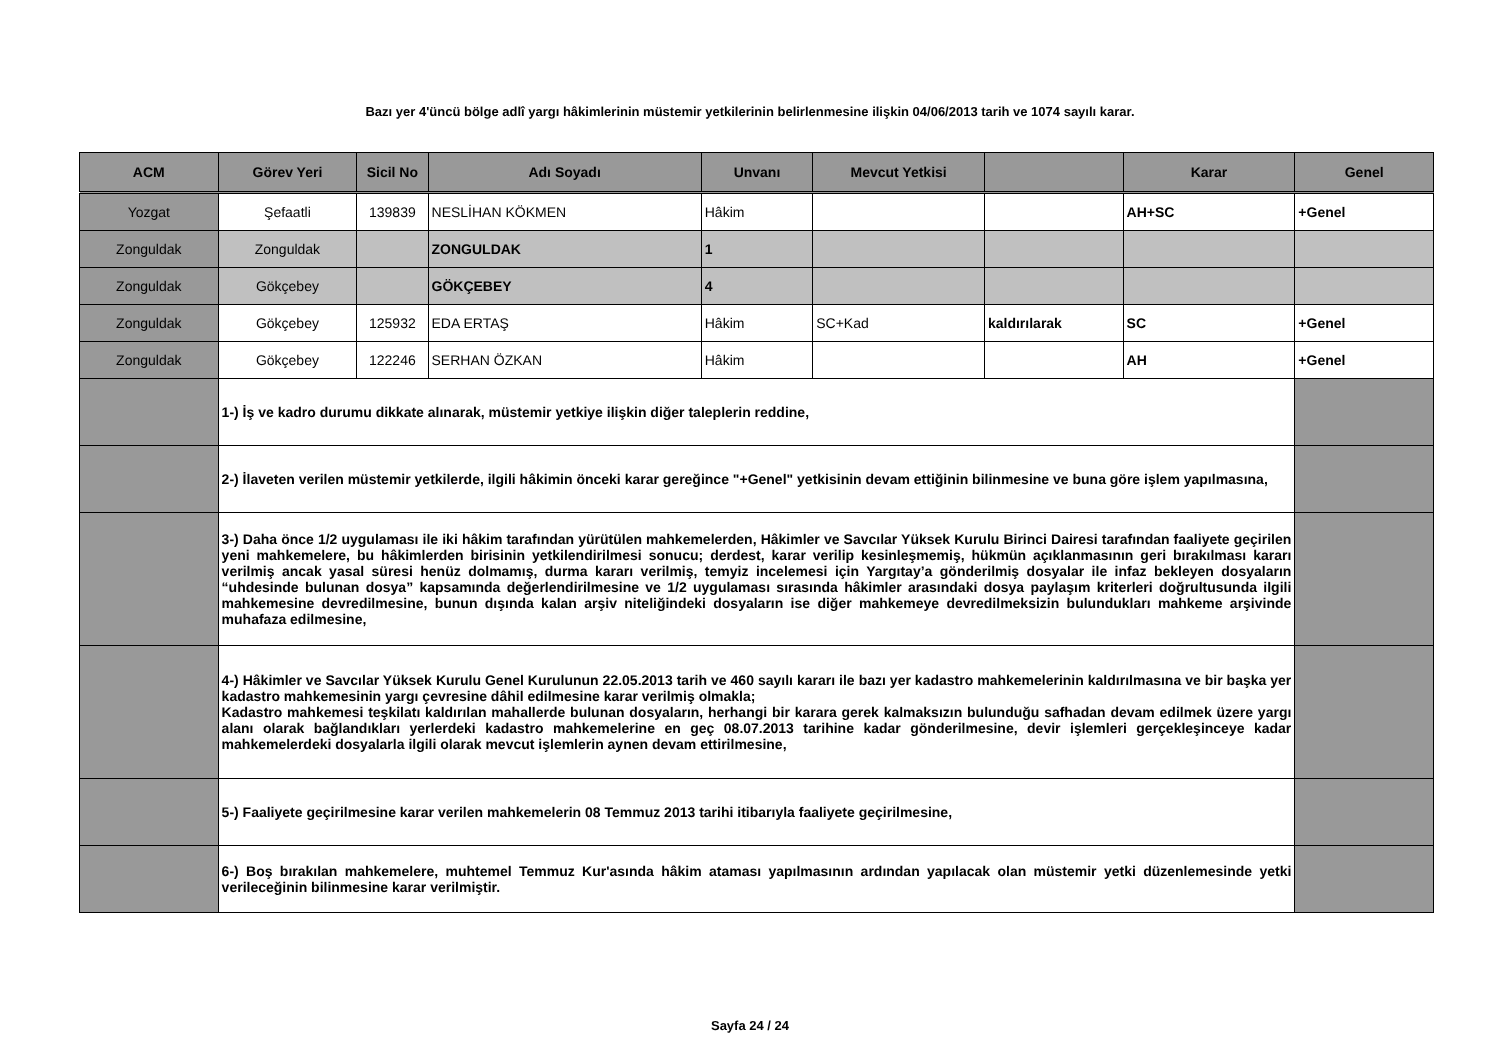Bazı yer 4'üncü bölge adlî yargı hâkimlerinin müstemir yetkilerinin belirlenmesine ilişkin 04/06/2013 tarih ve 1074 sayılı karar.
| ACM | Görev Yeri | Sicil No | Adı Soyadı | Unvanı | Mevcut Yetkisi | | Karar | Genel |
| --- | --- | --- | --- | --- | --- | --- | --- | --- |
| Yozgat | Şefaatli | 139839 | NESLİHAN KÖKMEN | Hâkim | | | AH+SC | +Genel |
| Zonguldak | Zonguldak | | ZONGULDAK | 1 | | | | |
| Zonguldak | Gökçebey | | GÖKÇEBEY | 4 | | | | |
| Zonguldak | Gökçebey | 125932 | EDA ERTAŞ | Hâkim | SC+Kad | kaldırılarak | SC | +Genel |
| Zonguldak | Gökçebey | 122246 | SERHAN ÖZKAN | Hâkim | | | AH | +Genel |
| | 1-) İş ve kadro durumu dikkate alınarak, müstemir yetkiye ilişkin diğer taleplerin reddine, | | | | | | | |
| | 2-) İlaveten verilen müstemir yetkilerde, ilgili hâkimin önceki karar gereğince "+Genel" yetkisinin devam ettiğinin bilinmesine ve buna göre işlem yapılmasına, | | | | | | | |
| | 3-) Daha önce 1/2 uygulaması ile iki hâkim tarafından yürütülen mahkemelerden, Hâkimler ve Savcılar Yüksek Kurulu Birinci Dairesi tarafından faaliyete geçirilen yeni mahkemelere, bu hâkimlerden birisinin yetkilendirilmesi sonucu; derdest, karar verilip kesinleşmemiş, hükmün açıklanmasının geri bırakılması kararı verilmiş ancak yasal süresi henüz dolmamış, durma kararı verilmiş, temyiz incelemesi için Yargıtay’a gönderilmiş dosyalar ile infaz bekleyen dosyaların “uhdesinde bulunan dosya” kapsamında değerlendirilmesine ve 1/2 uygulaması sırasında hâkimler arasındaki dosya paylaşım kriterleri doğrultusunda ilgili mahkemesine devredilmesine, bunun dışında kalan arşiv niteliğindeki dosyaların ise diğer mahkemeye devredilmeksizin bulundukları mahkeme arşivinde muhafaza edilmesine, | | | | | | | |
| | 4-) Hâkimler ve Savcılar Yüksek Kurulu Genel Kurulunun 22.05.2013 tarih ve 460 sayılı kararı ile bazı yer kadastro mahkemelerinin kaldırılmasına ve bir başka yer kadastro mahkemesinin yargı çevresine dâhil edilmesine karar verilmiş olmakla; Kadastro mahkemesi teşkilatı kaldırılan mahallerde bulunan dosyaların, herhangi bir karara gerek kalmaksızın bulunduğu safhadan devam edilmek üzere yargı alanı olarak bağlandıkları yerlerdeki kadastro mahkemelerine en geç 08.07.2013 tarihine kadar gönderilmesine, devir işlemleri gerçekleşinceye kadar mahkemelerdeki dosyalarla ilgili olarak mevcut işlemlerin aynen devam ettirilmesine, | | | | | | | |
| | 5-) Faaliyete geçirilmesine karar verilen mahkemelerin 08 Temmuz 2013 tarihi itibarıyla faaliyete geçirilmesine, | | | | | | | |
| | 6-) Boş bırakılan mahkemelere, muhtemel Temmuz Kur'asında hâkim ataması yapılmasının ardından yapılacak olan müstemir yetki düzenlemesinde yetki verileceğinin bilinmesine karar verilmiştir. | | | | | | | |
Sayfa 24 / 24